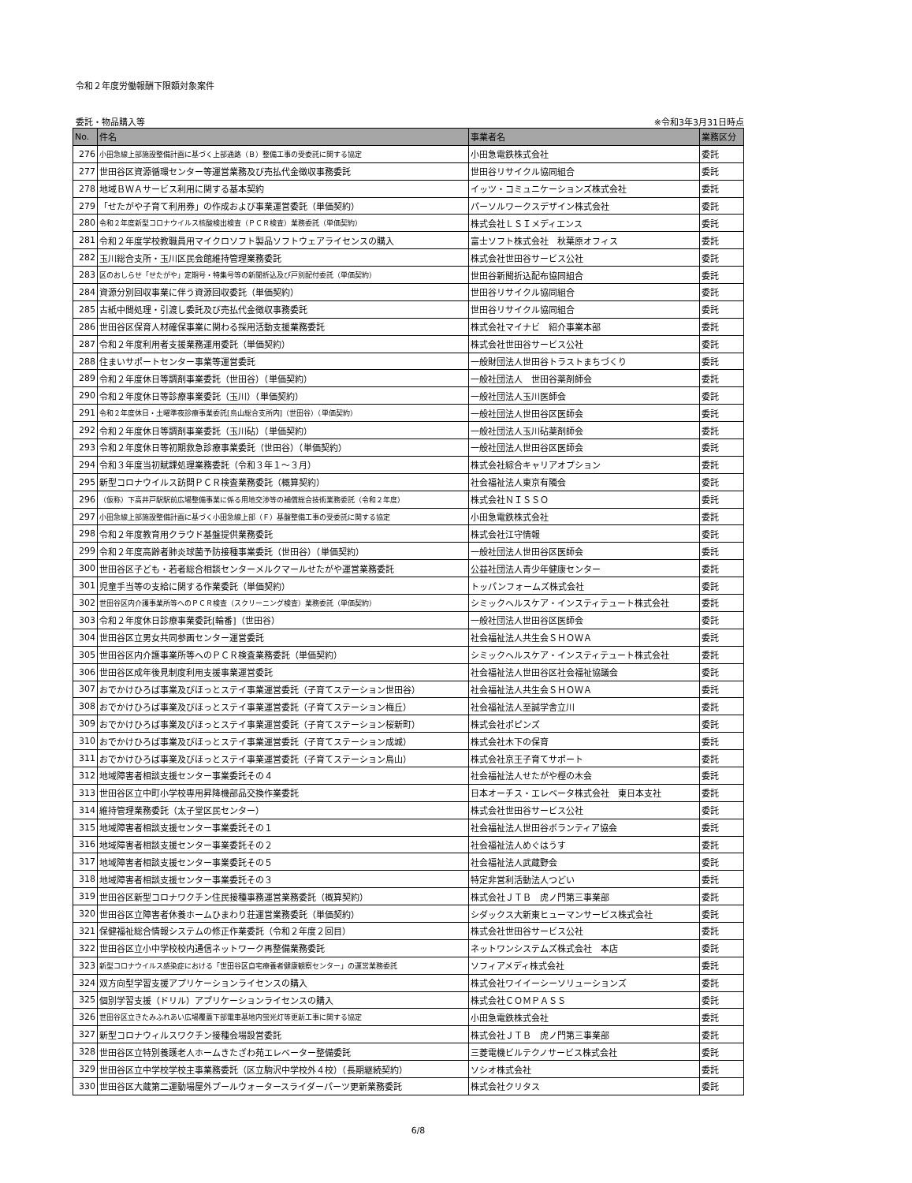令和２年度労働報酬下限額対象案件
委託・物品購入等 ※令和3年3月31日時点
| No. | 件名 | 事業者名 | 業務区分 |
| --- | --- | --- | --- |
| 276 | 小田急線上部施設整備計画に基づく上部通路（Ｂ）整備工事の受委託に関する協定 | 小田急電鉄株式会社 | 委託 |
| 277 | 世田谷区資源循環センター等運営業務及び売払代金徴収事務委託 | 世田谷リサイクル協同組合 | 委託 |
| 278 | 地域ＢＷＡサービス利用に関する基本契約 | イッツ・コミュニケーションズ株式会社 | 委託 |
| 279 | 「せたがや子育て利用券」の作成および事業運営委託（単価契約） | パーソルワークスデザイン株式会社 | 委託 |
| 280 | 令和２年度新型コロナウイルス核酸検出検査（ＰＣＲ検査）業務委託（単価契約） | 株式会社ＬＳＩメディエンス | 委託 |
| 281 | 令和２年度学校教職員用マイクロソフト製品ソフトウェアライセンスの購入 | 富士ソフト株式会社 秋葉原オフィス | 委託 |
| 282 | 玉川総合支所・玉川区民会館維持管理業務委託 | 株式会社世田谷サービス公社 | 委託 |
| 283 | 区のおしらせ「せたがや」定期号・特集号等の新聞折込及び戸別配付委託（単価契約） | 世田谷新聞折込配布協同組合 | 委託 |
| 284 | 資源分別回収事業に伴う資源回収委託（単価契約） | 世田谷リサイクル協同組合 | 委託 |
| 285 | 古紙中間処理・引渡し委託及び売払代金徴収事務委託 | 世田谷リサイクル協同組合 | 委託 |
| 286 | 世田谷区保育人材確保事業に関わる採用活動支援業務委託 | 株式会社マイナビ 紹介事業本部 | 委託 |
| 287 | 令和２年度利用者支援業務運用委託（単価契約） | 株式会社世田谷サービス公社 | 委託 |
| 288 | 住まいサポートセンター事業等運営委託 | 一般財団法人世田谷トラストまちづくり | 委託 |
| 289 | 令和２年度休日等調剤事業委託（世田谷）（単価契約） | 一般社団法人 世田谷薬剤師会 | 委託 |
| 290 | 令和２年度休日等診療事業委託（玉川）（単価契約） | 一般社団法人玉川医師会 | 委託 |
| 291 | 令和２年度休日・土曜準夜診療事業委託[烏山総合支所内]（世田谷）（単価契約） | 一般社団法人世田谷区医師会 | 委託 |
| 292 | 令和２年度休日等調剤事業委託（玉川砧）（単価契約） | 一般社団法人玉川砧薬剤師会 | 委託 |
| 293 | 令和２年度休日等初期救急診療事業委託（世田谷）（単価契約） | 一般社団法人世田谷区医師会 | 委託 |
| 294 | 令和３年度当初賦課処理業務委託（令和３年１～３月） | 株式会社綜合キャリアオプション | 委託 |
| 295 | 新型コロナウイルス訪問ＰＣＲ検査業務委託（概算契約） | 社会福祉法人東京有隣会 | 委託 |
| 296 | （仮称）下高井戸駅駅前広場整備事業に係る用地交渉等の補償総合技術業務委託（令和２年度） | 株式会社ＮＩＳＳＯ | 委託 |
| 297 | 小田急線上部施設整備計画に基づく小田急線上部（Ｆ）基盤整備工事の受委託に関する協定 | 小田急電鉄株式会社 | 委託 |
| 298 | 令和２年度教育用クラウド基盤提供業務委託 | 株式会社江守情報 | 委託 |
| 299 | 令和２年度高齢者肺炎球菌予防接種事業委託（世田谷）（単価契約） | 一般社団法人世田谷区医師会 | 委託 |
| 300 | 世田谷区子ども・若者総合相談センターメルクマールせたがや運営業務委託 | 公益社団法人青少年健康センター | 委託 |
| 301 | 児童手当等の支給に関する作業委託（単価契約） | トッパンフォームズ株式会社 | 委託 |
| 302 | 世田谷区内介護事業所等へのＰＣＲ検査（スクリーニング検査）業務委託（単価契約） | シミックヘルスケア・インスティテュート株式会社 | 委託 |
| 303 | 令和２年度休日診療事業委託[輪番]（世田谷） | 一般社団法人世田谷区医師会 | 委託 |
| 304 | 世田谷区立男女共同参画センター運営委託 | 社会福祉法人共生会ＳＨＯＷＡ | 委託 |
| 305 | 世田谷区内介護事業所等へのＰＣＲ検査業務委託（単価契約） | シミックヘルスケア・インスティテュート株式会社 | 委託 |
| 306 | 世田谷区成年後見制度利用支援事業運営委託 | 社会福祉法人世田谷区社会福祉協議会 | 委託 |
| 307 | おでかけひろば事業及びほっとステイ事業運営委託（子育てステーション世田谷） | 社会福祉法人共生会ＳＨＯＷＡ | 委託 |
| 308 | おでかけひろば事業及びほっとステイ事業運営委託（子育てステーション梅丘） | 社会福祉法人至誠学舎立川 | 委託 |
| 309 | おでかけひろば事業及びほっとステイ事業運営委託（子育てステーション桜新町） | 株式会社ポピンズ | 委託 |
| 310 | おでかけひろば事業及びほっとステイ事業運営委託（子育てステーション成城） | 株式会社木下の保育 | 委託 |
| 311 | おでかけひろば事業及びほっとステイ事業運営委託（子育てステーション烏山） | 株式会社京王子育てサポート | 委託 |
| 312 | 地域障害者相談支援センター事業委託その４ | 社会福祉法人せたがや樫の木会 | 委託 |
| 313 | 世田谷区立中町小学校専用昇降機部品交換作業委託 | 日本オーチス・エレベータ株式会社 東日本支社 | 委託 |
| 314 | 維持管理業務委託（太子堂区民センター） | 株式会社世田谷サービス公社 | 委託 |
| 315 | 地域障害者相談支援センター事業委託その１ | 社会福祉法人世田谷ボランティア協会 | 委託 |
| 316 | 地域障害者相談支援センター事業委託その２ | 社会福祉法人めぐはうす | 委託 |
| 317 | 地域障害者相談支援センター事業委託その５ | 社会福祉法人武蔵野会 | 委託 |
| 318 | 地域障害者相談支援センター事業委託その３ | 特定非営利活動法人つどい | 委託 |
| 319 | 世田谷区新型コロナワクチン住民接種事務運営業務委託（概算契約） | 株式会社ＪＴＢ 虎ノ門第三事業部 | 委託 |
| 320 | 世田谷区立障害者休養ホームひまわり荘運営業務委託（単価契約） | シダックス大新東ヒューマンサービス株式会社 | 委託 |
| 321 | 保健福祉総合情報システムの修正作業委託（令和２年度２回目） | 株式会社世田谷サービス公社 | 委託 |
| 322 | 世田谷区立小中学校校内通信ネットワーク再整備業務委託 | ネットワンシステムズ株式会社 本店 | 委託 |
| 323 | 新型コロナウイルス感染症における「世田谷区自宅療養者健康観察センター」の運営業務委託 | ソフィアメディ株式会社 | 委託 |
| 324 | 双方向型学習支援アプリケーションライセンスの購入 | 株式会社ワイイーシーソリューションズ | 委託 |
| 325 | 個別学習支援（ドリル）アプリケーションライセンスの購入 | 株式会社ＣＯＭＰＡＳＳ | 委託 |
| 326 | 世田谷区立きたみふれあい広場覆蓋下部電車基地内蛍光灯等更新工事に関する協定 | 小田急電鉄株式会社 | 委託 |
| 327 | 新型コロナウィルスワクチン接種会場設営委託 | 株式会社ＪＴＢ 虎ノ門第三事業部 | 委託 |
| 328 | 世田谷区立特別養護老人ホームきたざわ苑エレベーター整備委託 | 三菱電機ビルテクノサービス株式会社 | 委託 |
| 329 | 世田谷区立中学校学校主事業務委託（区立駒沢中学校外４校）（長期継続契約） | ソシオ株式会社 | 委託 |
| 330 | 世田谷区大蔵第二運動場屋外プールウォータースライダーパーツ更新業務委託 | 株式会社クリタス | 委託 |
6/8